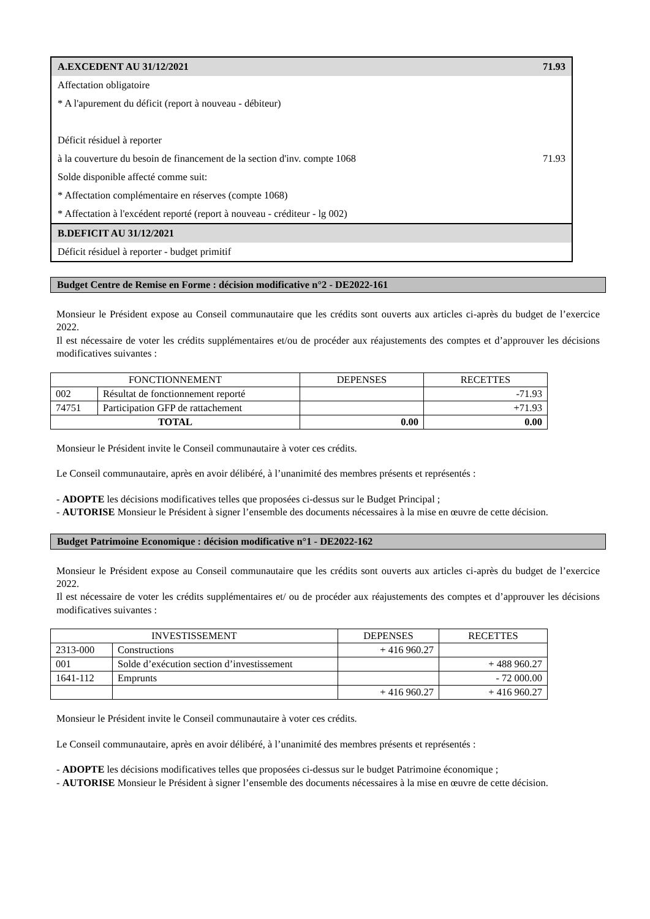| A.EXCEDENT AU 31/12/2021 | 71.93 |
| Affectation obligatoire | |
| * A l'apurement du déficit (report à nouveau - débiteur) | |
| Déficit résiduel à reporter | |
| à la couverture du besoin de financement de la section d'inv. compte 1068 | 71.93 |
| Solde disponible affecté comme suit: | |
| * Affectation complémentaire en réserves (compte 1068) | |
| * Affectation à l'excédent reporté (report à nouveau - créditeur - lg 002) | |
| B.DEFICIT AU 31/12/2021 | |
| Déficit résiduel à reporter - budget primitif | |
Budget Centre de Remise en Forme : décision modificative n°2 - DE2022-161
Monsieur le Président expose au Conseil communautaire que les crédits sont ouverts aux articles ci-après du budget de l’exercice 2022.
Il est nécessaire de voter les crédits supplémentaires et/ou de procéder aux réajustements des comptes et d’approuver les décisions modificatives suivantes :
| FONCTIONNEMENT | | DEPENSES | RECETTES |
| 002 | Résultat de fonctionnement reporté | | -71.93 |
| 74751 | Participation GFP de rattachement | | +71.93 |
| TOTAL | | 0.00 | 0.00 |
Monsieur le Président invite le Conseil communautaire à voter ces crédits.
Le Conseil communautaire, après en avoir délibéré, à l’unanimité des membres présents et représentés :
- ADOPTE les décisions modificatives telles que proposées ci-dessus sur le Budget Principal ;
- AUTORISE Monsieur le Président à signer l’ensemble des documents nécessaires à la mise en œuvre de cette décision.
Budget Patrimoine Economique : décision modificative n°1 - DE2022-162
Monsieur le Président expose au Conseil communautaire que les crédits sont ouverts aux articles ci-après du budget de l’exercice 2022.
Il est nécessaire de voter les crédits supplémentaires et/ ou de procéder aux réajustements des comptes et d’approuver les décisions modificatives suivantes :
| INVESTISSEMENT | | DEPENSES | RECETTES |
| 2313-000 | Constructions | + 416 960.27 | |
| 001 | Solde d’exécution section d’investissement | | + 488 960.27 |
| 1641-112 | Emprunts | | - 72 000.00 |
| | | + 416 960.27 | + 416 960.27 |
Monsieur le Président invite le Conseil communautaire à voter ces crédits.
Le Conseil communautaire, après en avoir délibéré, à l’unanimité des membres présents et représentés :
- ADOPTE les décisions modificatives telles que proposées ci-dessus sur le budget Patrimoine économique ;
- AUTORISE Monsieur le Président à signer l’ensemble des documents nécessaires à la mise en œuvre de cette décision.